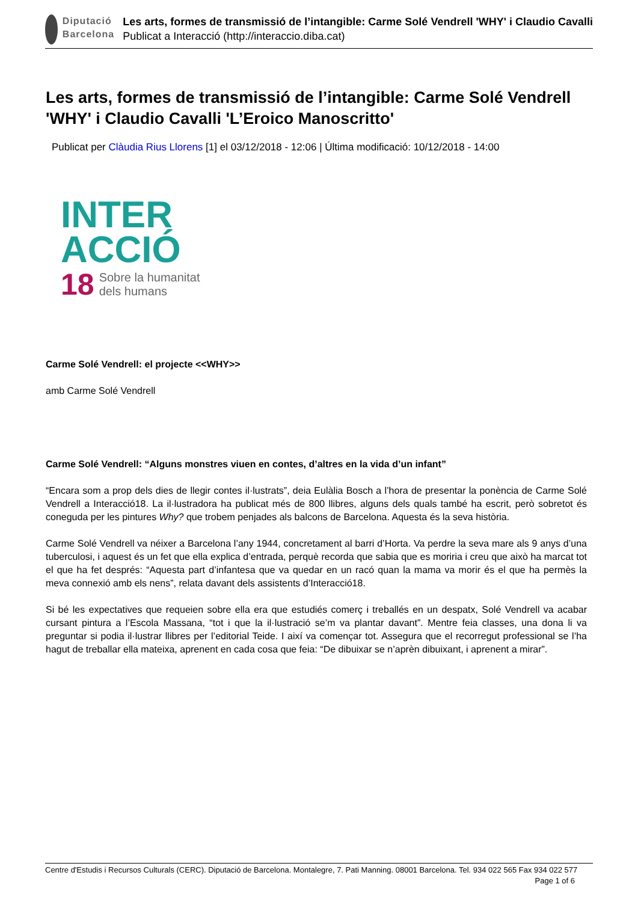Diputació
Barcelona
Les arts, formes de transmissió de l’intangible: Carme Solé Vendrell 'WHY' i Claudio Cavalli
Publicat a Interacció (http://interaccio.diba.cat)
Les arts, formes de transmissió de l’intangible: Carme Solé Vendrell 'WHY' i Claudio Cavalli 'L’Eroico Manoscritto'
Publicat per Clàudia Rius Llorens [1] el 03/12/2018 - 12:06 | Última modificació: 10/12/2018 - 14:00
INTER
ACCIÓ
18 Sobre la humanitat
dels humans
Carme Solé Vendrell: el projecte <<WHY>>
amb Carme Solé Vendrell
Carme Solé Vendrell: “Alguns monstres viuen en contes, d’altres en la vida d’un infant”
“Encara som a prop dels dies de llegir contes il·lustrats”, deia Eulàlia Bosch a l’hora de presentar la ponència de Carme Solé Vendrell a Interacció18. La il·lustradora ha publicat més de 800 llibres, alguns dels quals també ha escrit, però sobretot és coneguda per les pintures Why? que trobem penjades als balcons de Barcelona. Aquesta és la seva història.
Carme Solé Vendrell va néixer a Barcelona l’any 1944, concretament al barri d’Horta. Va perdre la seva mare als 9 anys d’una tuberculosi, i aquest és un fet que ella explica d’entrada, perquè recorda que sabia que es moriria i creu que això ha marcat tot el que ha fet després: “Aquesta part d’infantesa que va quedar en un racó quan la mama va morir és el que ha permès la meva connexió amb els nens”, relata davant dels assistents d’Interacció18.
Si bé les expectatives que requeien sobre ella era que estudiés comerç i treballés en un despatx, Solé Vendrell va acabar cursant pintura a l’Escola Massana, “tot i que la il·lustració se’m va plantar davant”. Mentre feia classes, una dona li va preguntar si podia il·lustrar llibres per l’editorial Teide. I així va començar tot. Assegura que el recorregut professional se l’ha hagut de treballar ella mateixa, aprenent en cada cosa que feia: “De dibuixar se n’aprèn dibuixant, i aprenent a mirar”.
Centre d'Estudis i Recursos Culturals (CERC). Diputació de Barcelona. Montalegre, 7. Pati Manning. 08001 Barcelona. Tel. 934 022 565 Fax 934 022 577 Page 1 of 6